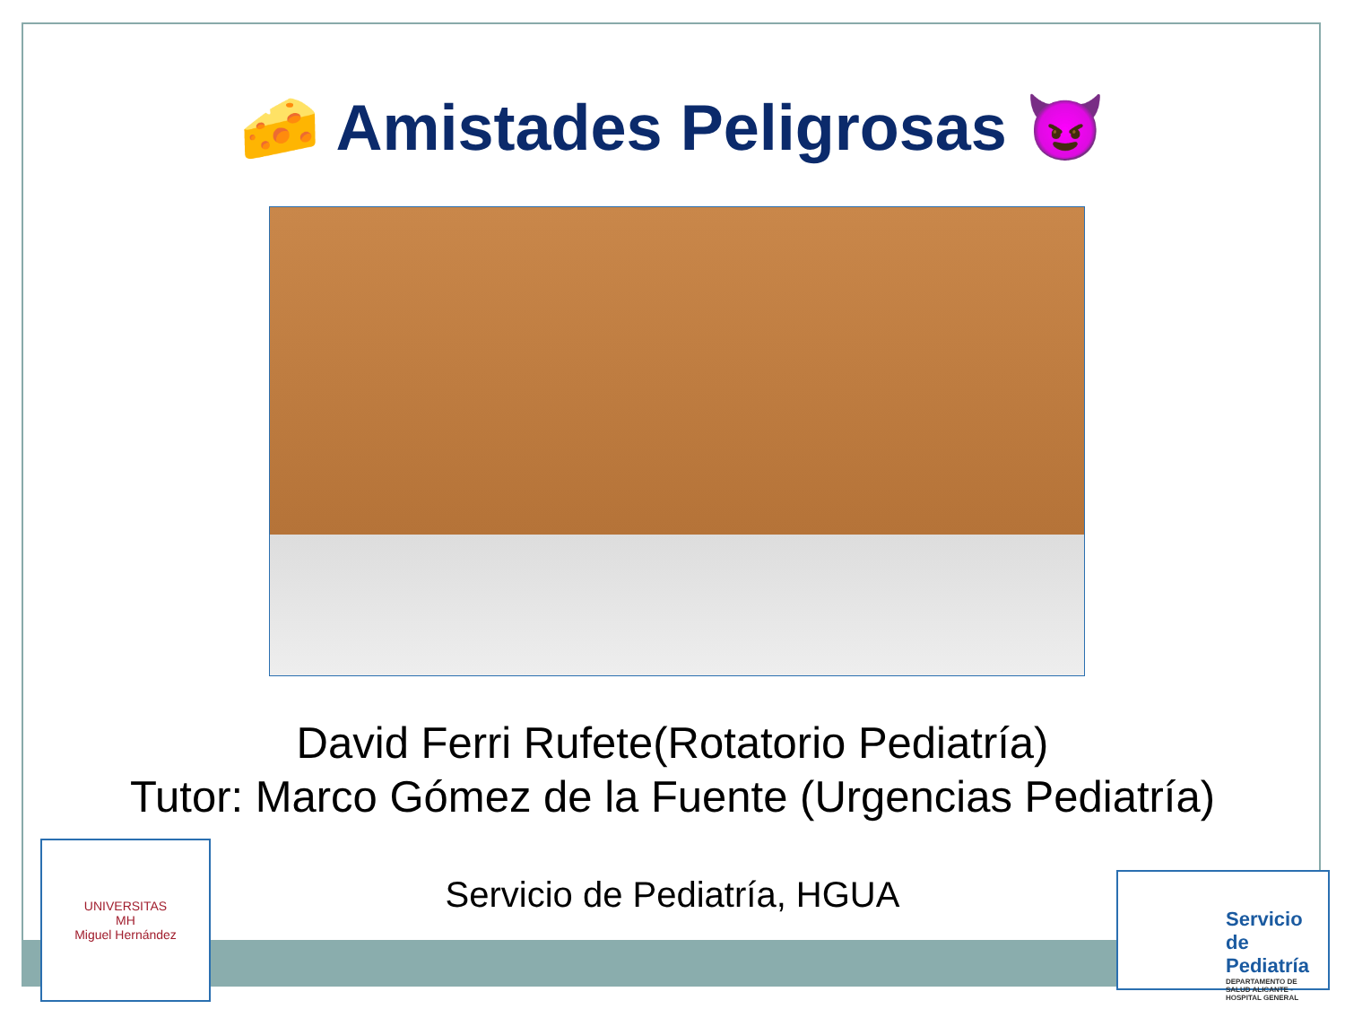🧀 Amistades Peligrosas 😈
David Ferri Rufete(Rotatorio Pediatría)
Tutor: Marco Gómez de la Fuente (Urgencias Pediatría)
Servicio de Pediatría, HGUA
UNIVERSITAS
MH
Miguel Hernández
Servicio de Pediatría
DEPARTAMENTO DE SALUD ALICANTE - HOSPITAL GENERAL